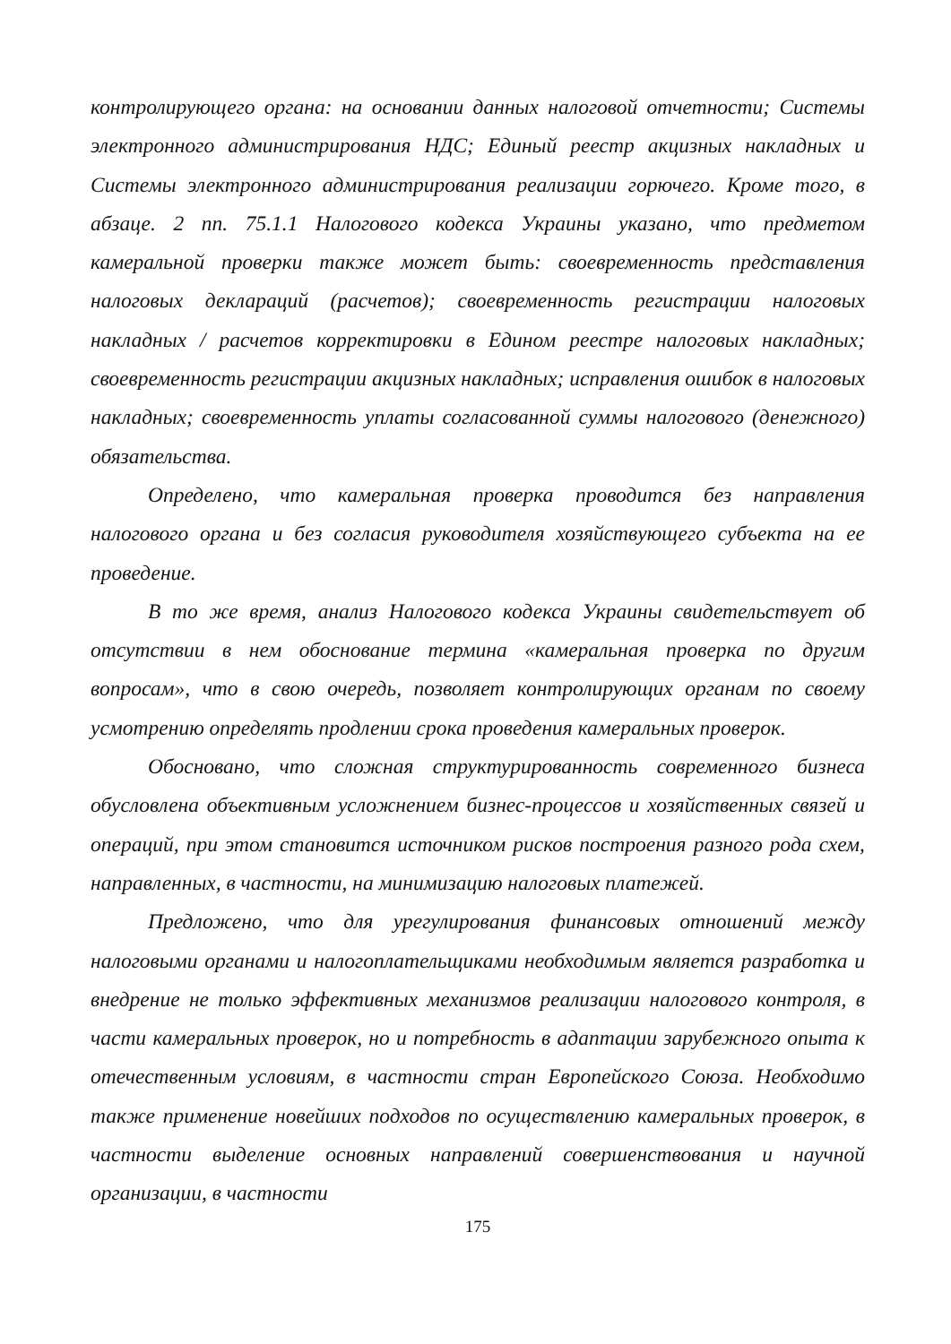контролирующего органа: на основании данных налоговой отчетности; Системы электронного администрирования НДС; Единый реестр акцизных накладных и Системы электронного администрирования реализации горючего. Кроме того, в абзаце. 2 пп. 75.1.1 Налогового кодекса Украины указано, что предметом камеральной проверки также может быть: своевременность представления налоговых деклараций (расчетов); своевременность регистрации налоговых накладных / расчетов корректировки в Едином реестре налоговых накладных; своевременность регистрации акцизных накладных; исправления ошибок в налоговых накладных; своевременность уплаты согласованной суммы налогового (денежного) обязательства.
Определено, что камеральная проверка проводится без направления налогового органа и без согласия руководителя хозяйствующего субъекта на ее проведение.
В то же время, анализ Налогового кодекса Украины свидетельствует об отсутствии в нем обоснование термина «камеральная проверка по другим вопросам», что в свою очередь, позволяет контролирующих органам по своему усмотрению определять продлении срока проведения камеральных проверок.
Обосновано, что сложная структурированность современного бизнеса обусловлена объективным усложнением бизнес-процессов и хозяйственных связей и операций, при этом становится источником рисков построения разного рода схем, направленных, в частности, на минимизацию налоговых платежей.
Предложено, что для урегулирования финансовых отношений между налоговыми органами и налогоплательщиками необходимым является разработка и внедрение не только эффективных механизмов реализации налогового контроля, в части камеральных проверок, но и потребность в адаптации зарубежного опыта к отечественным условиям, в частности стран Европейского Союза. Необходимо также применение новейших подходов по осуществлению камеральных проверок, в частности выделение основных направлений совершенствования и научной организации, в частности
175